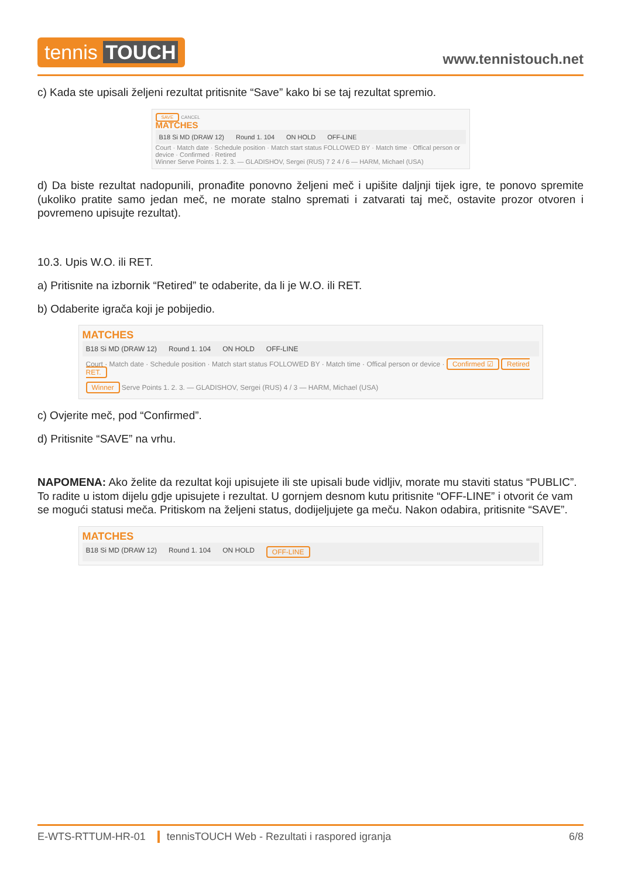tennis TOUCH
www.tennistouch.net
c) Kada ste upisali željeni rezultat pritisnite “Save” kako bi se taj rezultat spremio.
SAVE CANCEL
MATCHES
B18 Si MD (DRAW 12) Round 1. 104 ON HOLD OFF-LINE
Court · Match date · Schedule position · Match start status FOLLOWED BY · Match time · Offical person or device · Confirmed · Retired
Winner Serve Points 1. 2. 3. — GLADISHOV, Sergei (RUS) 7 2 4 / 6 — HARM, Michael (USA)
d) Da biste rezultat nadopunili, pronađite ponovno željeni meč i upišite daljnji tijek igre, te ponovo spremite (ukoliko pratite samo jedan meč, ne morate stalno spremati i zatvarati taj meč, ostavite prozor otvoren i povremeno upisujte rezultat).
10.3. Upis W.O. ili RET.
a) Pritisnite na izbornik “Retired” te odaberite, da li je W.O. ili RET.
b) Odaberite igrača koji je pobijedio.
MATCHES
B18 Si MD (DRAW 12) Round 1. 104 ON HOLD OFF-LINE
Court · Match date · Schedule position · Match start status FOLLOWED BY · Match time · Offical person or device · Confirmed ☑ Retired RET.
Winner Serve Points 1. 2. 3. — GLADISHOV, Sergei (RUS) 4 / 3 — HARM, Michael (USA)
c) Ovjerite meč, pod “Confirmed”.
d) Pritisnite “SAVE” na vrhu.
NAPOMENA: Ako želite da rezultat koji upisujete ili ste upisali bude vidljiv, morate mu staviti status “PUBLIC”. To radite u istom dijelu gdje upisujete i rezultat. U gornjem desnom kutu pritisnite “OFF-LINE” i otvorit će vam se mogući statusi meča. Pritiskom na željeni status, dodijeljujete ga meču. Nakon odabira, pritisnite “SAVE”.
MATCHES
B18 Si MD (DRAW 12) Round 1. 104 ON HOLD OFF-LINE
E-WTS-RTTUM-HR-01 tennisTOUCH Web - Rezultati i raspored igranja 6/8